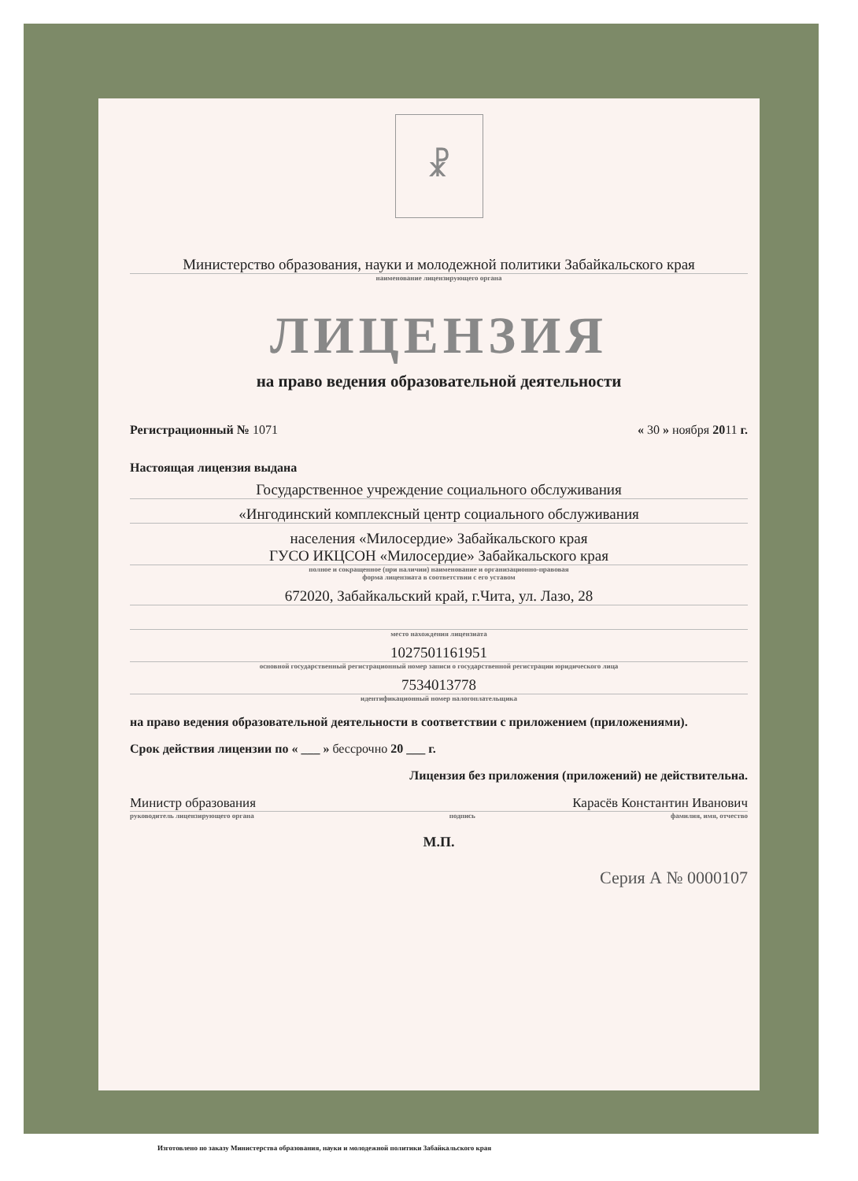☧
Министерство образования, науки и молодежной политики Забайкальского края
наименование лицензирующего органа
ЛИЦЕНЗИЯ
на право ведения образовательной деятельности
Регистрационный № 1071 « 30 » ноября 2011 г.
Настоящая лицензия выдана
Государственное учреждение социального обслуживания
«Ингодинский комплексный центр социального обслуживания
населения «Милосердие» Забайкальского края
ГУСО ИКЦСОН «Милосердие» Забайкальского края
полное и сокращенное (при наличии) наименование и организационно-правовая
форма лицензиата в соответствии с его уставом
672020, Забайкальский край, г.Чита, ул. Лазо, 28
место нахождения лицензиата
1027501161951
основной государственный регистрационный номер записи о государственной регистрации юридического лица
7534013778
идентификационный номер налогоплательщика
на право ведения образовательной деятельности в соответствии с приложением (приложениями).
Срок действия лицензии по « ___ » бессрочно 20 ___ г.
Лицензия без приложения (приложений) не действительна.
Министр образования Карасёв Константин Иванович
руководитель лицензирующего органа подпись фамилия, имя, отчество
М.П.
Серия А № 0000107
Изготовлено по заказу Министерства образования, науки и молодежной политики Забайкальского края